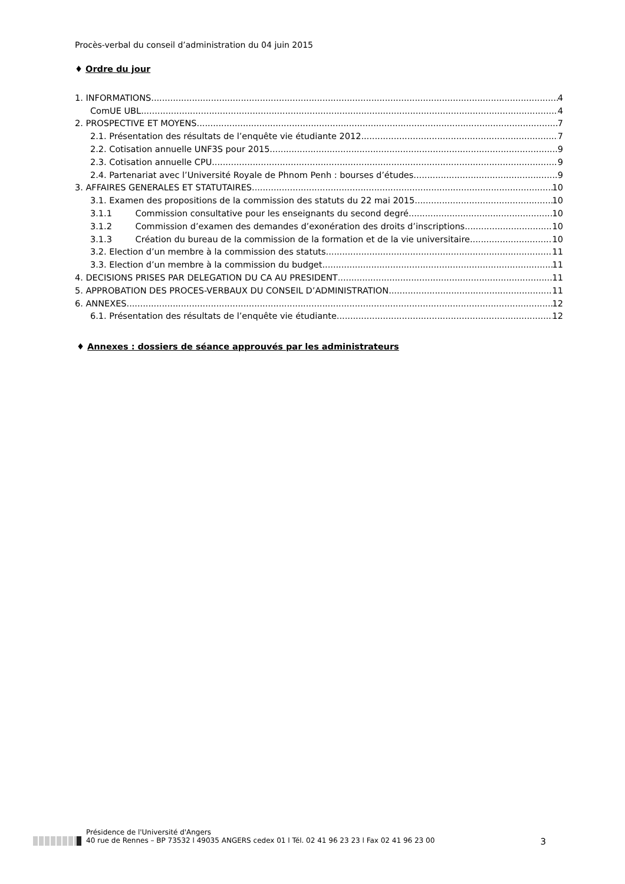Procès-verbal du conseil d’administration du 04 juin 2015
♦ Ordre du jour
1. INFORMATIONS 4
ComUE UBL 4
2. PROSPECTIVE ET MOYENS 7
2.1. Présentation des résultats de l’enquête vie étudiante 2012 7
2.2. Cotisation annuelle UNF3S pour 2015 9
2.3. Cotisation annuelle CPU 9
2.4. Partenariat avec l’Université Royale de Phnom Penh : bourses d’études 9
3. AFFAIRES GENERALES ET STATUTAIRES 10
3.1. Examen des propositions de la commission des statuts du 22 mai 2015 10
3.1.1 Commission consultative pour les enseignants du second degré 10
3.1.2 Commission d’examen des demandes d’exonération des droits d’inscriptions 10
3.1.3 Création du bureau de la commission de la formation et de la vie universitaire 10
3.2. Election d’un membre à la commission des statuts 11
3.3. Election d’un membre à la commission du budget 11
4. DECISIONS PRISES PAR DELEGATION DU CA AU PRESIDENT 11
5. APPROBATION DES PROCES-VERBAUX DU CONSEIL D’ADMINISTRATION 11
6. ANNEXES 12
6.1. Présentation des résultats de l’enquête vie étudiante 12
♦ Annexes : dossiers de séance approuvés par les administrateurs
Présidence de l'Université d'Angers
40 rue de Rennes – BP 73532 l 49035 ANGERS cedex 01 l Tél. 02 41 96 23 23 l Fax 02 41 96 23 00
3